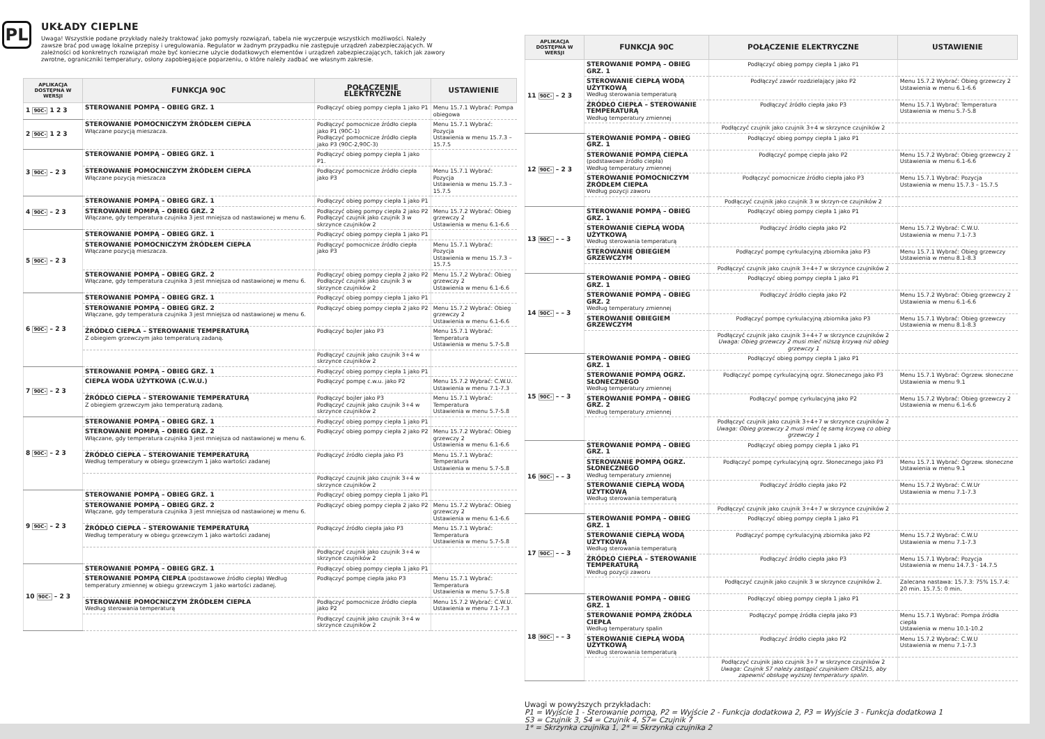PL
UKŁADY CIEPLNE
Uwaga! Wszystkie podane przykłady należy traktować jako pomysły rozwiązań, tabela nie wyczerpuje wszystkich możliwości. Należy zawsze brać pod uwagę lokalne przepisy i uregulowania. Regulator w żadnym przypadku nie zastępuje urządzeń zabezpieczających. W zależności od konkretnych rozwiązań może być konieczne użycie dodatkowych elementów i urządzeń zabezpieczających, takich jak zawory zwrotne, ograniczniki temperatury, osłony zapobiegające poparzeniu, o które należy zadbać we własnym zakresie.
| APLIKACJA DOSTĘPNA W WERSJI | FUNKCJA 90C | POŁĄCZENIE ELEKTRYCZNE | USTAWIENIE |
| --- | --- | --- | --- |
| 1 90C- 1 2 3 | STEROWANIE POMPĄ – OBIEG GRZ. 1 | Podłączyć obieg pompy ciepła 1 jako P1 | Menu 15.7.1 Wybrać: Pompa obiegowa |
| 2 90C- 1 2 3 | STEROWANIE POMOCNICZYM ŹRÓDŁEM CIEPŁA Włączane pozycją mieszacza. | Podłączyć pomocnicze źródło ciepła jako P1 (90C-1) Podłączyć pomocnicze źródło ciepła jako P3 (90C-2,90C-3) | Menu 15.7.1 Wybrać: Pozycja Ustawienia w menu 15.7.3 – 15.7.5 |
| 3 90C- – 2 3 | STEROWANIE POMPĄ – OBIEG GRZ. 1 | Podłączyć obieg pompy ciepła 1 jako P1. | |
| | STEROWANIE POMOCNICZYM ŹRÓDŁEM CIEPŁA Włączane pozycją mieszacza | Podłączyć pomocnicze źródło ciepła jako P3 | Menu 15.7.1 Wybrać: Pozycja Ustawienia w menu 15.7.3 – 15.7.5 |
| 4 90C- – 2 3 | STEROWANIE POMPĄ – OBIEG GRZ. 1 | Podłączyć obieg pompy ciepła 1 jako P1 | |
| | STEROWANIE POMPĄ – OBIEG GRZ. 2 Włączane, gdy temperatura czujnika 3 jest mniejsza od nastawionej w menu 6. | Podłączyć obieg pompy ciepła 2 jako P2 Podłączyć czujnik jako czujnik 3 w skrzynce czujników 2 | Menu 15.7.2 Wybrać: Obieg grzewczy 2 Ustawienia w menu 6.1-6.6 |
| 5 90C- – 2 3 | STEROWANIE POMPĄ – OBIEG GRZ. 1 | Podłączyć obieg pompy ciepła 1 jako P1 | |
| | STEROWANIE POMOCNICZYM ŹRÓDŁEM CIEPŁA Włączane pozycją mieszacza. | Podłączyć pomocnicze źródło ciepła jako P3 | Menu 15.7.1 Wybrać: Pozycja Ustawienia w menu 15.7.3 – 15.7.5 |
| | STEROWANIE POMPĄ – OBIEG GRZ. 2 Włączane, gdy temperatura czujnika 3 jest mniejsza od nastawionej w menu 6. | Podłączyć obieg pompy ciepła 2 jako P2 Podłączyć czujnik jako czujnik 3 w skrzynce czujników 2 | Menu 15.7.2 Wybrać: Obieg grzewczy 2 Ustawienia w menu 6.1-6.6 |
| 6 90C- – 2 3 | STEROWANIE POMPĄ – OBIEG GRZ. 1 | Podłączyć obieg pompy ciepła 1 jako P1 | |
| | STEROWANIE POMPĄ – OBIEG GRZ. 2 Włączane, gdy temperatura czujnika 3 jest mniejsza od nastawionej w menu 6. | Podłączyć obieg pompy ciepła 2 jako P2 | Menu 15.7.2 Wybrać: Obieg grzewczy 2 Ustawienia w menu 6.1-6.6 |
| | ŹRÓDŁO CIEPŁA – STEROWANIE TEMPERATURĄ Z obiegiem grzewczym jako temperaturą zadaną. | Podłączyć bojler jako P3 | Menu 15.7.1 Wybrać: Temperatura Ustawienia w menu 5.7-5.8 |
| | | Podłączyć czujnik jako czujnik 3+4 w skrzynce czujników 2 | |
| 7 90C- – 2 3 | STEROWANIE POMPĄ – OBIEG GRZ. 1 | Podłączyć obieg pompy ciepła 1 jako P1 | |
| | CIEPŁA WODA UŻYTKOWA (C.W.U.) | Podłączyć pompę c.w.u. jako P2 | Menu 15.7.2 Wybrać: C.W.U. Ustawienia w menu 7.1-7.3 |
| | ŹRÓDŁO CIEPŁA – STEROWANIE TEMPERATURĄ Z obiegiem grzewczym jako temperaturą zadaną. | Podłączyć bojler jako P3 Podłączyć czujnik jako czujnik 3+4 w skrzynce czujników 2 | Menu 15.7.1 Wybrać: Temperatura Ustawienia w menu 5.7-5.8 |
| 8 90C- – 2 3 | STEROWANIE POMPĄ – OBIEG GRZ. 1 | Podłączyć obieg pompy ciepła 1 jako P1 | |
| | STEROWANIE POMPĄ – OBIEG GRZ. 2 Włączane, gdy temperatura czujnika 3 jest mniejsza od nastawionej w menu 6. | Podłączyć obieg pompy ciepła 2 jako P2 | Menu 15.7.2 Wybrać: Obieg grzewczy 2 Ustawienia w menu 6.1-6.6 |
| | ŹRÓDŁO CIEPŁA – STEROWANIE TEMPERATURĄ Według temperatury w obiegu grzewczym 1 jako wartości zadanej | Podłączyć źródło ciepła jako P3 | Menu 15.7.1 Wybrać: Temperatura Ustawienia w menu 5.7-5.8 |
| | | Podłączyć czujnik jako czujnik 3+4 w skrzynce czujników 2 | |
| 9 90C- – 2 3 | STEROWANIE POMPĄ – OBIEG GRZ. 1 | Podłączyć obieg pompy ciepła 1 jako P1 | |
| | STEROWANIE POMPĄ – OBIEG GRZ. 2 Włączane, gdy temperatura czujnika 3 jest mniejsza od nastawionej w menu 6. | Podłączyć obieg pompy ciepła 2 jako P2 | Menu 15.7.2 Wybrać: Obieg grzewczy 2 Ustawienia w menu 6.1-6.6 |
| | ŹRÓDŁO CIEPŁA – STEROWANIE TEMPERATURĄ Według temperatury w obiegu grzewczym 1 jako wartości zadanej | Podłączyć źródło ciepła jako P3 | Menu 15.7.1 Wybrać: Temperatura Ustawienia w menu 5.7-5.8 |
| | | Podłączyć czujnik jako czujnik 3+4 w skrzynce czujników 2 | |
| 10 90C- – 2 3 | STEROWANIE POMPĄ – OBIEG GRZ. 1 | Podłączyć obieg pompy ciepła 1 jako P1 | |
| | STEROWANIE POMPĄ CIEPŁA (podstawowe źródło ciepła) Według temperatury zmiennej w obiegu grzewczym 1 jako wartości zadanej. | Podłączyć pompę ciepła jako P3 | Menu 15.7.1 Wybrać: Temperatura Ustawienia w menu 5.7-5.8 |
| | STEROWANIE POMOCNICZYM ŹRÓDŁEM CIEPŁA Według sterowania temperaturą | Podłączyć pomocnicze źródło ciepła jako P2 | Menu 15.7.2 Wybrać: C.W.U. Ustawienia w menu 7.1-7.3 |
| | | Podłączyć czujnik jako czujnik 3+4 w skrzynce czujników 2 | |
| APLIKACJA DOSTĘPNA W WERSJI | FUNKCJA 90C | POŁĄCZENIE ELEKTRYCZNE | USTAWIENIE |
| --- | --- | --- | --- |
| 11 90C- – 2 3 | STEROWANIE POMPĄ – OBIEG GRZ. 1 | Podłączyć obieg pompy ciepła 1 jako P1 | |
| | STEROWANIE CIEPŁĄ WODĄ UŻYTKOWĄ Według sterowania temperaturą | Podłączyć zawór rozdzielający jako P2 | Menu 15.7.2 Wybrać: Obieg grzewczy 2 Ustawienia w menu 6.1-6.6 |
| | ŹRÓDŁO CIEPŁA – STEROWANIE TEMPERATURĄ Według temperatury zmiennej | Podłączyć źródło ciepła jako P3 | Menu 15.7.1 Wybrać: Temperatura Ustawienia w menu 5.7-5.8 |
| | | Podłączyć czujnik jako czujnik 3+4 w skrzynce czujników 2 | |
| 12 90C- – 2 3 | STEROWANIE POMPĄ – OBIEG GRZ. 1 | Podłączyć obieg pompy ciepła 1 jako P1 | |
| | STEROWANIE POMPĄ CIEPŁA (podstawowe źródło ciepła) Według temperatury zmiennej | Podłączyć pompę ciepła jako P2 | Menu 15.7.2 Wybrać: Obieg grzewczy 2 Ustawienia w menu 6.1-6.6 |
| | STEROWANIE POMOCNICZYM ŹRÓDŁEM CIEPŁA Według pozycji zaworu | Podłączyć pomocnicze źródło ciepła jako P3 | Menu 15.7.1 Wybrać: Pozycja Ustawienia w menu 15.7.3 – 15.7.5 |
| | | Podłączyć czujnik jako czujnik 3 w skrzyn-ce czujników 2 | |
| 13 90C- – – 3 | STEROWANIE POMPĄ – OBIEG GRZ. 1 | Podłączyć obieg pompy ciepła 1 jako P1 | |
| | STEROWANIE CIEPŁĄ WODĄ UŻYTKOWĄ Według sterowania temperaturą | Podłączyć źródło ciepła jako P2 | Menu 15.7.2 Wybrać: C.W.U. Ustawienia w menu 7.1-7.3 |
| | STEROWANIE OBIEGIEM GRZEWCZYM | Podłączyć pompę cyrkulacyjną zbiornika jako P3 | Menu 15.7.1 Wybrać: Obieg grzewczy Ustawienia w menu 8.1-8.3 |
| | | Podłączyć czujnik jako czujnik 3+4+7 w skrzynce czujników 2 | |
| 14 90C- – – 3 | STEROWANIE POMPĄ – OBIEG GRZ. 1 | Podłączyć obieg pompy ciepła 1 jako P1 | |
| | STEROWANIE POMPĄ – OBIEG GRZ. 2 Według temperatury zmiennej | Podłączyć źródło ciepła jako P2 | Menu 15.7.2 Wybrać: Obieg grzewczy 2 Ustawienia w menu 6.1-6.6 |
| | STEROWANIE OBIEGIEM GRZEWCZYM | Podłączyć pompę cyrkulacyjną zbiornika jako P3 | Menu 15.7.1 Wybrać: Obieg grzewczy Ustawienia w menu 8.1-8.3 |
| | | Podłączyć czujnik jako czujnik 3+4+7 w skrzynce czujników 2 Uwaga: Obieg grzewczy 2 musi mieć niższą krzywą niż obieg grzewczy 1 | |
| 15 90C- – – 3 | STEROWANIE POMPĄ – OBIEG GRZ. 1 | Podłączyć obieg pompy ciepła 1 jako P1 | |
| | STEROWANIE POMPĄ OGRZ. SŁONECZNEGO Według temperatury zmiennej | Podłączyć pompę cyrkulacyjną ogrz. Słonecznego jako P3 | Menu 15.7.1 Wybrać: Ogrzew. słoneczne Ustawienia w menu 9.1 |
| | STEROWANIE POMPĄ – OBIEG GRZ. 2 Według temperatury zmiennej | Podłączyć pompę cyrkulacyjną jako P2 | Menu 15.7.2 Wybrać: Obieg grzewczy 2 Ustawienia w menu 6.1-6.6 |
| | | Podłączyć czujnik jako czujnik 3+4+7 w skrzynce czujników 2 Uwaga: Obieg grzewczy 2 musi mieć tę samą krzywą co obieg grzewczy 1 | |
| 16 90C- – – 3 | STEROWANIE POMPĄ – OBIEG GRZ. 1 | Podłączyć obieg pompy ciepła 1 jako P1 | |
| | STEROWANIE POMPĄ OGRZ. SŁONECZNEGO Według temperatury zmiennej | Podłączyć pompę cyrkulacyjną ogrz. Słonecznego jako P3 | Menu 15.7.1 Wybrać: Ogrzew. słoneczne Ustawienia w menu 9.1 |
| | STEROWANIE CIEPŁĄ WODĄ UŻYTKOWĄ Według sterowania temperaturą | Podłączyć źródło ciepła jako P2 | Menu 15.7.2 Wybrać: C.W.Ur Ustawienia w menu 7.1-7.3 |
| | | Podłączyć czujnik jako czujnik 3+4+7 w skrzynce czujników 2 | |
| 17 90C- – – 3 | STEROWANIE POMPĄ – OBIEG GRZ. 1 | Podłączyć obieg pompy ciepła 1 jako P1 | |
| | STEROWANIE CIEPŁĄ WODĄ UŻYTKOWĄ Według sterowania temperaturą | Podłączyć pompę cyrkulacyjną zbiornika jako P2 | Menu 15.7.2 Wybrać: C.W.U Ustawienia w menu 7.1-7.3 |
| | ŹRÓDŁO CIEPŁA – STEROWANIE TEMPERATURĄ Według pozycji zaworu | Podłączyć źródło ciepła jako P3 | Menu 15.7.1 Wybrać: Pozycja Ustawienia w menu 14.7.3 - 14.7.5 |
| | | Podłączyć czujnik jako czujnik 3 w skrzynce czujników 2. | Zalecana nastawa: 15.7.3: 75% 15.7.4: 20 min. 15.7.5: 0 min. |
| 18 90C- – – 3 | STEROWANIE POMPĄ – OBIEG GRZ. 1 | Podłączyć obieg pompy ciepła 1 jako P1 | |
| | STEROWANIE POMPĄ ŹRÓDŁA CIEPŁA Według temperatury spalin | Podłączyć pompę źródła ciepła jako P3 | Menu 15.7.1 Wybrać: Pompa źródła ciepła Ustawienia w menu 10.1-10.2 |
| | STEROWANIE CIEPŁĄ WODĄ UŻYTKOWĄ Według sterowania temperaturą | Podłączyć źródło ciepła jako P2 | Menu 15.7.2 Wybrać: C.W.U Ustawienia w menu 7.1-7.3 |
| | | Podłączyć czujnik jako czujnik 3+7 w skrzynce czujników 2 Uwaga: Czujnik S7 należy zastąpić czujnikiem CRS215, aby zapewnić obsługę wyższej temperatury spalin. | |
Uwagi w powyższych przykładach:
P1 = Wyjście 1 - Sterowanie pompą, P2 = Wyjście 2 - Funkcja dodatkowa 2, P3 = Wyjście 3 - Funkcja dodatkowa 1
S3 = Czujnik 3, S4 = Czujnik 4, S7= Czujnik 7
1* = Skrzynka czujnika 1, 2* = Skrzynka czujnika 2